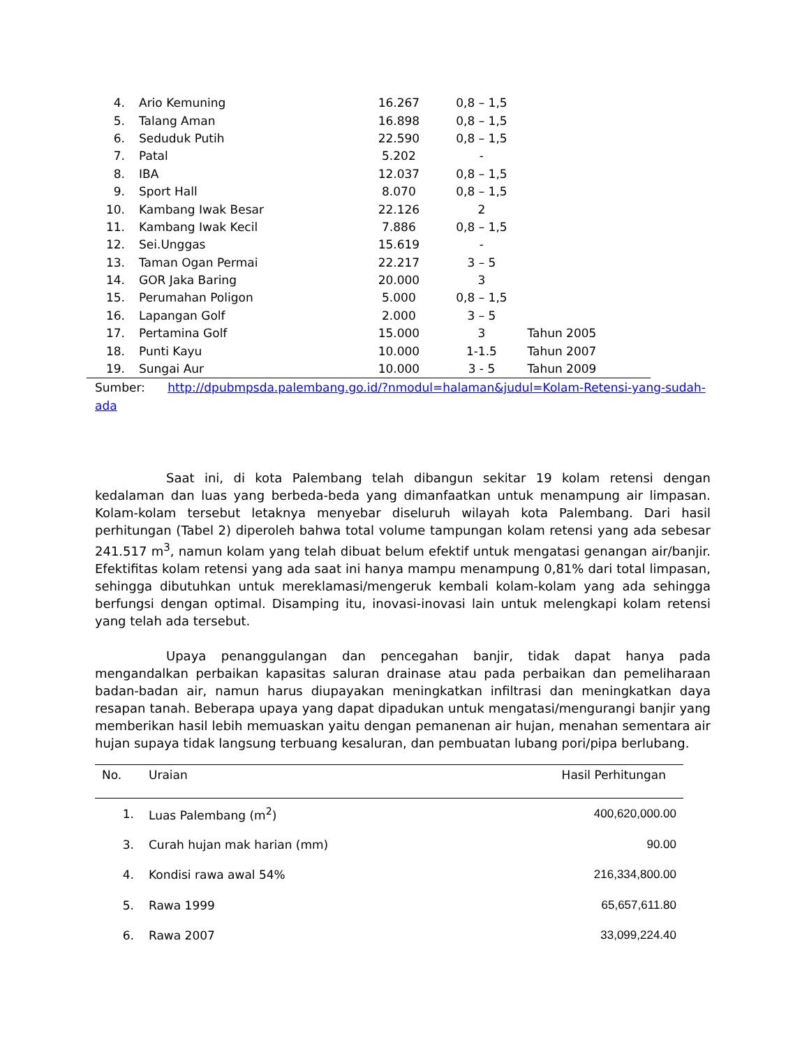| 4. | Ario Kemuning | 16.267 | 0,8 – 1,5 | |
| 5. | Talang Aman | 16.898 | 0,8 – 1,5 | |
| 6. | Seduduk Putih | 22.590 | 0,8 – 1,5 | |
| 7. | Patal | 5.202 | - | |
| 8. | IBA | 12.037 | 0,8 – 1,5 | |
| 9. | Sport Hall | 8.070 | 0,8 – 1,5 | |
| 10. | Kambang Iwak Besar | 22.126 | 2 | |
| 11. | Kambang Iwak Kecil | 7.886 | 0,8 – 1,5 | |
| 12. | Sei.Unggas | 15.619 | - | |
| 13. | Taman Ogan Permai | 22.217 | 3 – 5 | |
| 14. | GOR Jaka Baring | 20.000 | 3 | |
| 15. | Perumahan Poligon | 5.000 | 0,8 – 1,5 | |
| 16. | Lapangan Golf | 2.000 | 3 – 5 | |
| 17. | Pertamina Golf | 15.000 | 3 | Tahun 2005 |
| 18. | Punti Kayu | 10.000 | 1-1.5 | Tahun 2007 |
| 19. | Sungai Aur | 10.000 | 3 - 5 | Tahun 2009 |
Sumber: http://dpubmpsda.palembang.go.id/?nmodul=halaman&judul=Kolam-Retensi-yang-sudah-ada
Saat ini, di kota Palembang telah dibangun sekitar 19 kolam retensi dengan kedalaman dan luas yang berbeda-beda yang dimanfaatkan untuk menampung air limpasan. Kolam-kolam tersebut letaknya menyebar diseluruh wilayah kota Palembang. Dari hasil perhitungan (Tabel 2) diperoleh bahwa total volume tampungan kolam retensi yang ada sebesar 241.517 m<sup>3</sup>, namun kolam yang telah dibuat belum efektif untuk mengatasi genangan air/banjir. Efektifitas kolam retensi yang ada saat ini hanya mampu menampung 0,81% dari total limpasan, sehingga dibutuhkan untuk mereklamasi/mengeruk kembali kolam-kolam yang ada sehingga berfungsi dengan optimal. Disamping itu, inovasi-inovasi lain untuk melengkapi kolam retensi yang telah ada tersebut.
Upaya penanggulangan dan pencegahan banjir, tidak dapat hanya pada mengandalkan perbaikan kapasitas saluran drainase atau pada perbaikan dan pemeliharaan badan-badan air, namun harus diupayakan meningkatkan infiltrasi dan meningkatkan daya resapan tanah. Beberapa upaya yang dapat dipadukan untuk mengatasi/mengurangi banjir yang memberikan hasil lebih memuaskan yaitu dengan pemanenan air hujan, menahan sementara air hujan supaya tidak langsung terbuang kesaluran, dan pembuatan lubang pori/pipa berlubang.
| No. | Uraian | Hasil Perhitungan |
| --- | --- | --- |
| 1. | Luas Palembang (m<sup>2</sup>) | 400,620,000.00 |
| 3. | Curah hujan mak harian (mm) | 90.00 |
| 4. | Kondisi rawa awal 54% | 216,334,800.00 |
| 5. | Rawa 1999 | 65,657,611.80 |
| 6. | Rawa 2007 | 33,099,224.40 |